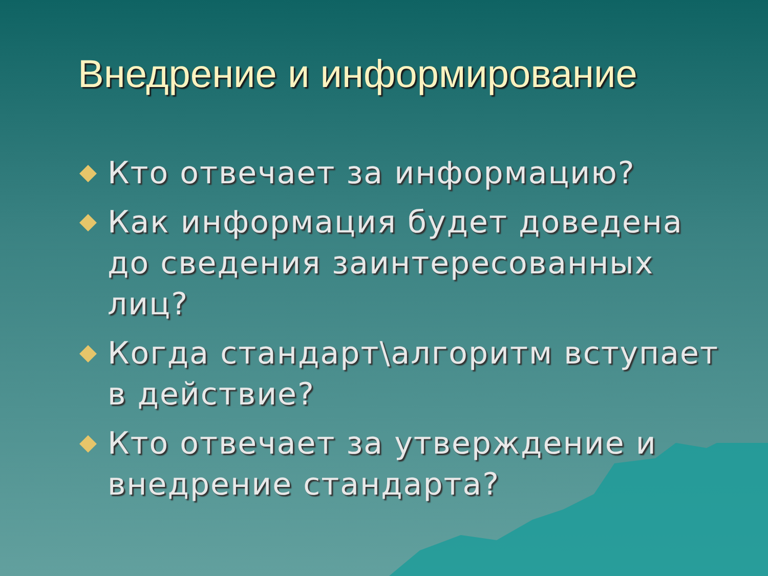Внедрение и информирование
Кто отвечает за информацию?
Как информация будет доведена до сведения заинтересованных лиц?
Когда стандарт\алгоритм вступает в действие?
Кто отвечает за утверждение и внедрение стандарта?